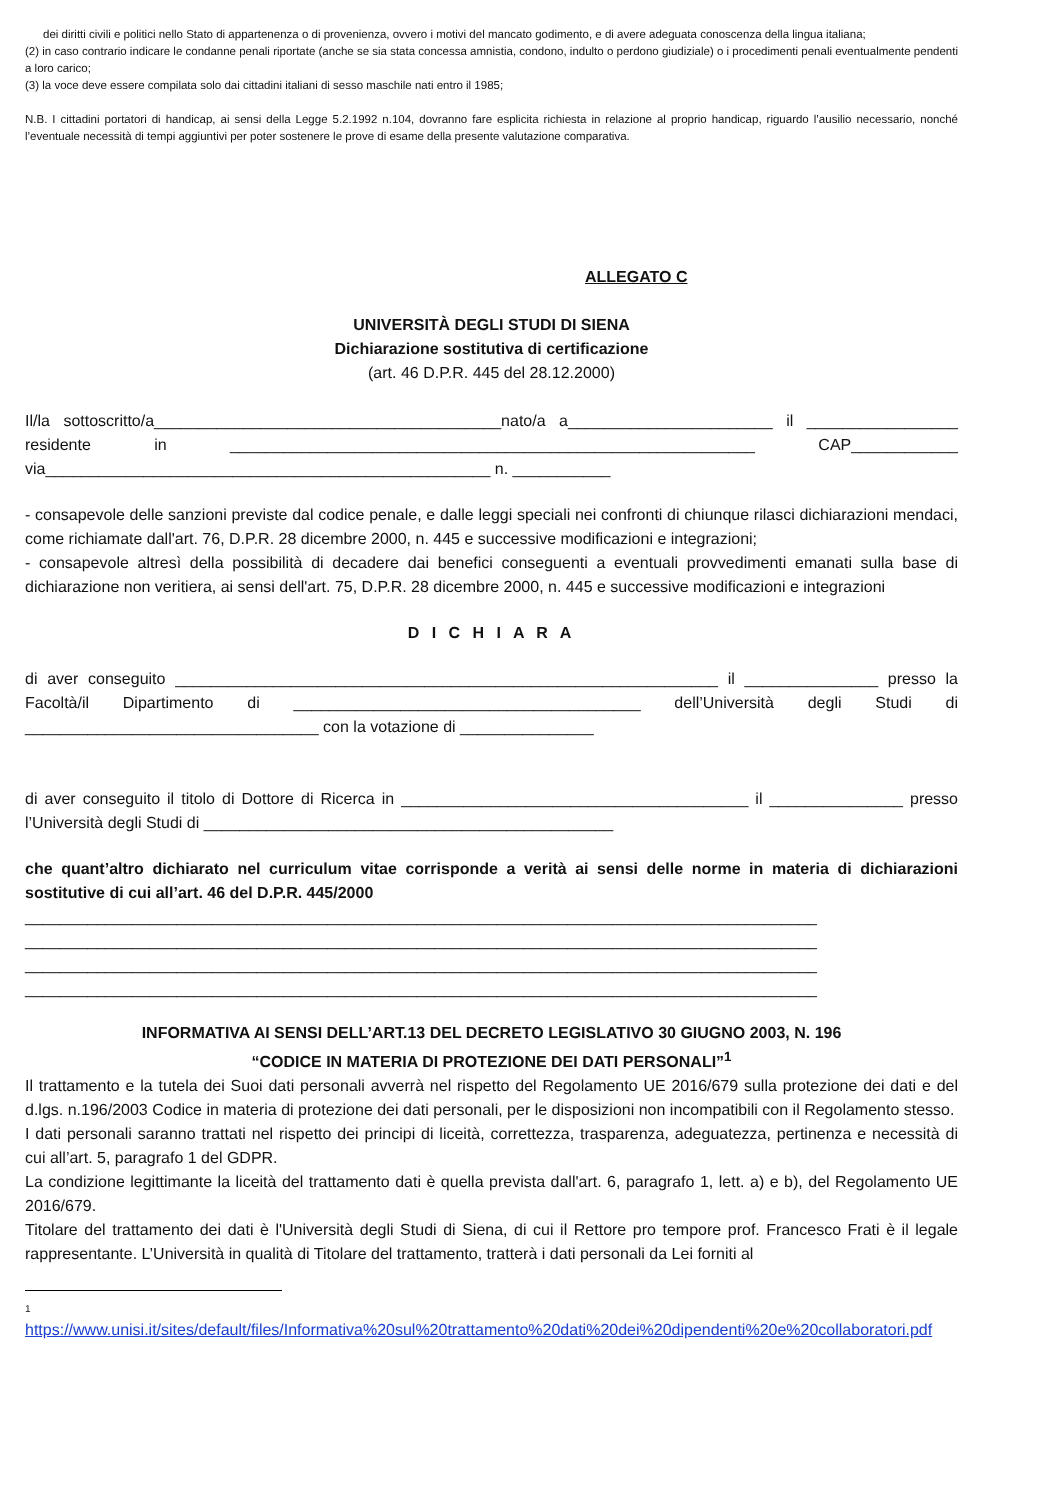dei diritti civili e politici nello Stato di appartenenza o di provenienza, ovvero i motivi del mancato godimento, e di avere adeguata conoscenza della lingua italiana;
(2) in caso contrario indicare le condanne penali riportate (anche se sia stata concessa amnistia, condono, indulto o perdono giudiziale) o i procedimenti penali eventualmente pendenti a loro carico;
(3) la voce deve essere compilata solo dai cittadini italiani di sesso maschile nati entro il 1985;
N.B. I cittadini portatori di handicap, ai sensi della Legge 5.2.1992 n.104, dovranno fare esplicita richiesta in relazione al proprio handicap, riguardo l’ausilio necessario, nonché l’eventuale necessità di tempi aggiuntivi per poter sostenere le prove di esame della presente valutazione comparativa.
ALLEGATO C
UNIVERSITÀ DEGLI STUDI DI SIENA
Dichiarazione sostitutiva di certificazione
(art. 46 D.P.R. 445 del 28.12.2000)
Il/la sottoscritto/a_______________________________________nato/a a_______________________ il _________________ residente in ___________________________________________________________ CAP____________ via__________________________________________________ n. ___________
- consapevole delle sanzioni previste dal codice penale, e dalle leggi speciali nei confronti di chiunque rilasci dichiarazioni mendaci, come richiamate dall'art. 76, D.P.R. 28 dicembre 2000, n. 445 e successive modificazioni e integrazioni;
- consapevole altresì della possibilità di decadere dai benefici conseguenti a eventuali provvedimenti emanati sulla base di dichiarazione non veritiera, ai sensi dell'art. 75, D.P.R. 28 dicembre 2000, n. 445 e successive modificazioni e integrazioni
D I C H I A R A
di aver conseguito _____________________________________________________________ il _______________ presso la Facoltà/il Dipartimento di _______________________________________ dell’Università degli Studi di _________________________________ con la votazione di _______________
di aver conseguito il titolo di Dottore di Ricerca in _______________________________________ il _______________ presso l’Università degli Studi di ______________________________________________
che quant’altro dichiarato nel curriculum vitae corrisponde a verità ai sensi delle norme in materia di dichiarazioni sostitutive di cui all’art. 46 del D.P.R. 445/2000
_________________________________________________________________________________________
_________________________________________________________________________________________
_________________________________________________________________________________________
_________________________________________________________________________________________
INFORMATIVA AI SENSI DELL’ART.13 DEL DECRETO LEGISLATIVO 30 GIUGNO 2003, N. 196
“CODICE IN MATERIA DI PROTEZIONE DEI DATI PERSONALI”<sup>1</sup>
Il trattamento e la tutela dei Suoi dati personali avverrà nel rispetto del Regolamento UE 2016/679 sulla protezione dei dati e del d.lgs. n.196/2003 Codice in materia di protezione dei dati personali, per le disposizioni non incompatibili con il Regolamento stesso.
I dati personali saranno trattati nel rispetto dei principi di liceità, correttezza, trasparenza, adeguatezza, pertinenza e necessità di cui all’art. 5, paragrafo 1 del GDPR.
La condizione legittimante la liceità del trattamento dati è quella prevista dall'art. 6, paragrafo 1, lett. a) e b), del Regolamento UE 2016/679.
Titolare del trattamento dei dati è l'Università degli Studi di Siena, di cui il Rettore pro tempore prof. Francesco Frati è il legale rappresentante. L’Università in qualità di Titolare del trattamento, tratterà i dati personali da Lei forniti al
1
https://www.unisi.it/sites/default/files/Informativa%20sul%20trattamento%20dati%20dei%20dipendenti%20e%20collaboratori.pdf